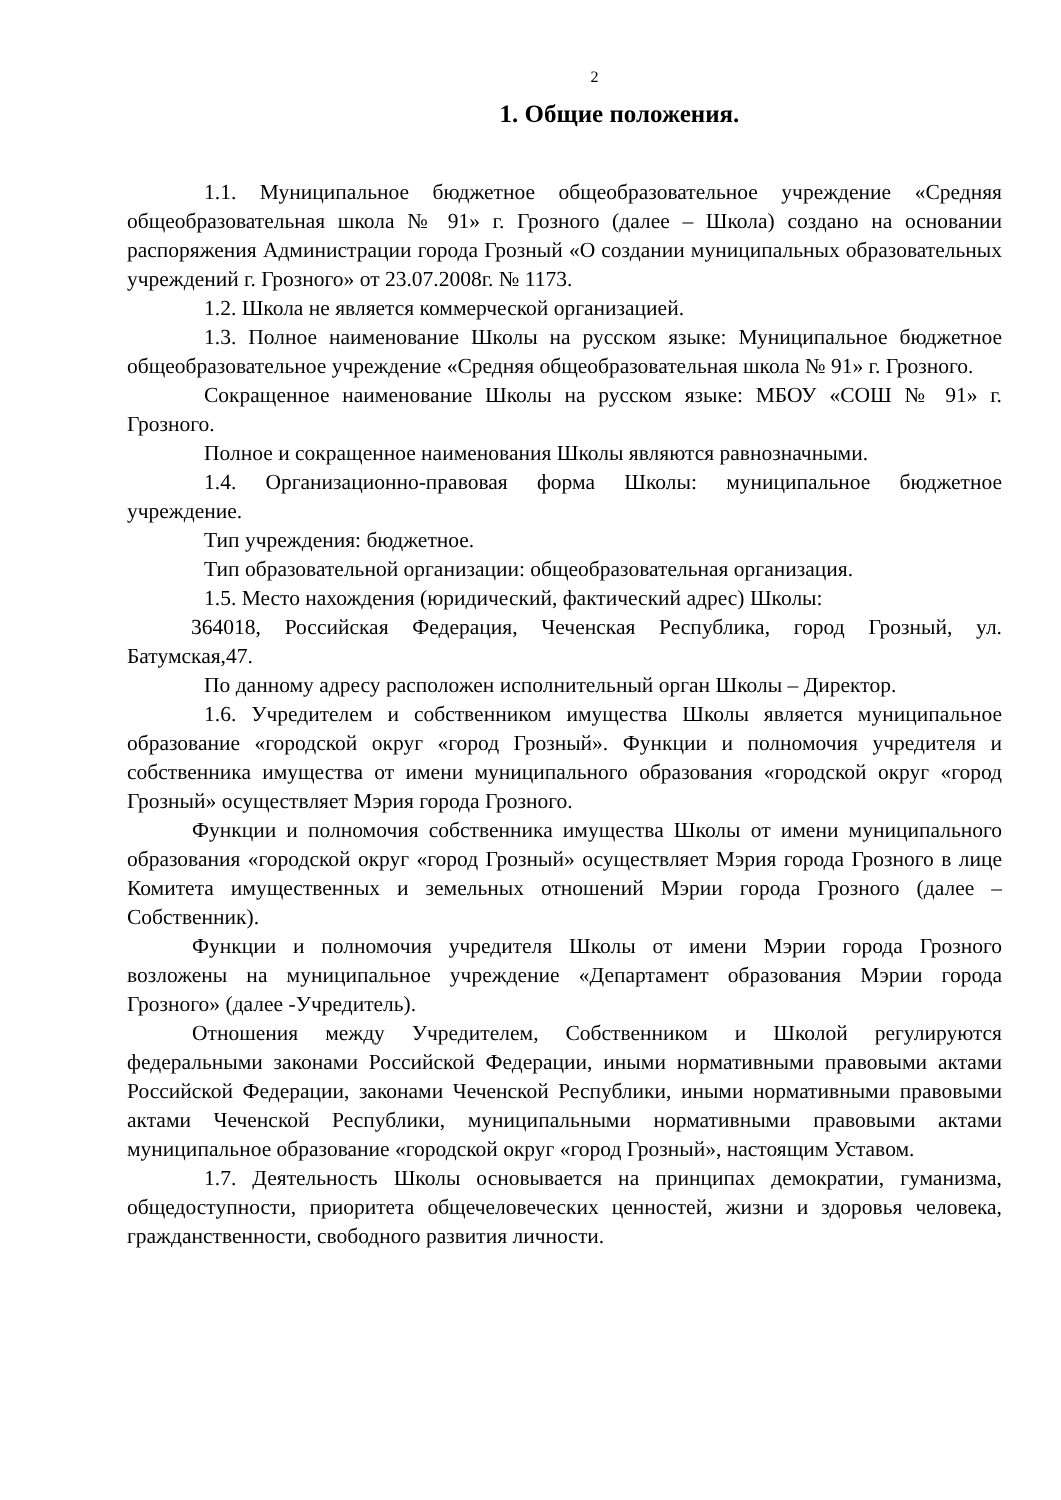2
1. Общие положения.
1.1. Муниципальное бюджетное общеобразовательное учреждение «Средняя общеобразовательная школа № 91» г. Грозного (далее – Школа) создано на основании распоряжения Администрации города Грозный «О создании муниципальных образовательных учреждений г. Грозного» от 23.07.2008г. № 1173.
1.2. Школа не является коммерческой организацией.
1.3. Полное наименование Школы на русском языке: Муниципальное бюджетное общеобразовательное учреждение «Средняя общеобразовательная школа № 91» г. Грозного.
Сокращенное наименование Школы на русском языке: МБОУ «СОШ № 91» г. Грозного.
Полное и сокращенное наименования Школы являются равнозначными.
1.4. Организационно-правовая форма Школы: муниципальное бюджетное учреждение.
Тип учреждения: бюджетное.
Тип образовательной организации: общеобразовательная организация.
1.5. Место нахождения (юридический, фактический адрес) Школы:
364018, Российская Федерация, Чеченская Республика, город Грозный, ул. Батумская,47.
По данному адресу расположен исполнительный орган Школы – Директор.
1.6. Учредителем и собственником имущества Школы является муниципальное образование «городской округ «город Грозный». Функции и полномочия учредителя и собственника имущества от имени муниципального образования «городской округ «город Грозный» осуществляет Мэрия города Грозного.
Функции и полномочия собственника имущества Школы от имени муниципального образования «городской округ «город Грозный» осуществляет Мэрия города Грозного в лице Комитета имущественных и земельных отношений Мэрии города Грозного (далее – Собственник).
Функции и полномочия учредителя Школы от имени Мэрии города Грозного возложены на муниципальное учреждение «Департамент образования Мэрии города Грозного» (далее -Учредитель).
Отношения между Учредителем, Собственником и Школой регулируются федеральными законами Российской Федерации, иными нормативными правовыми актами Российской Федерации, законами Чеченской Республики, иными нормативными правовыми актами Чеченской Республики, муниципальными нормативными правовыми актами муниципальное образование «городской округ «город Грозный», настоящим Уставом.
1.7. Деятельность Школы основывается на принципах демократии, гуманизма, общедоступности, приоритета общечеловеческих ценностей, жизни и здоровья человека, гражданственности, свободного развития личности.